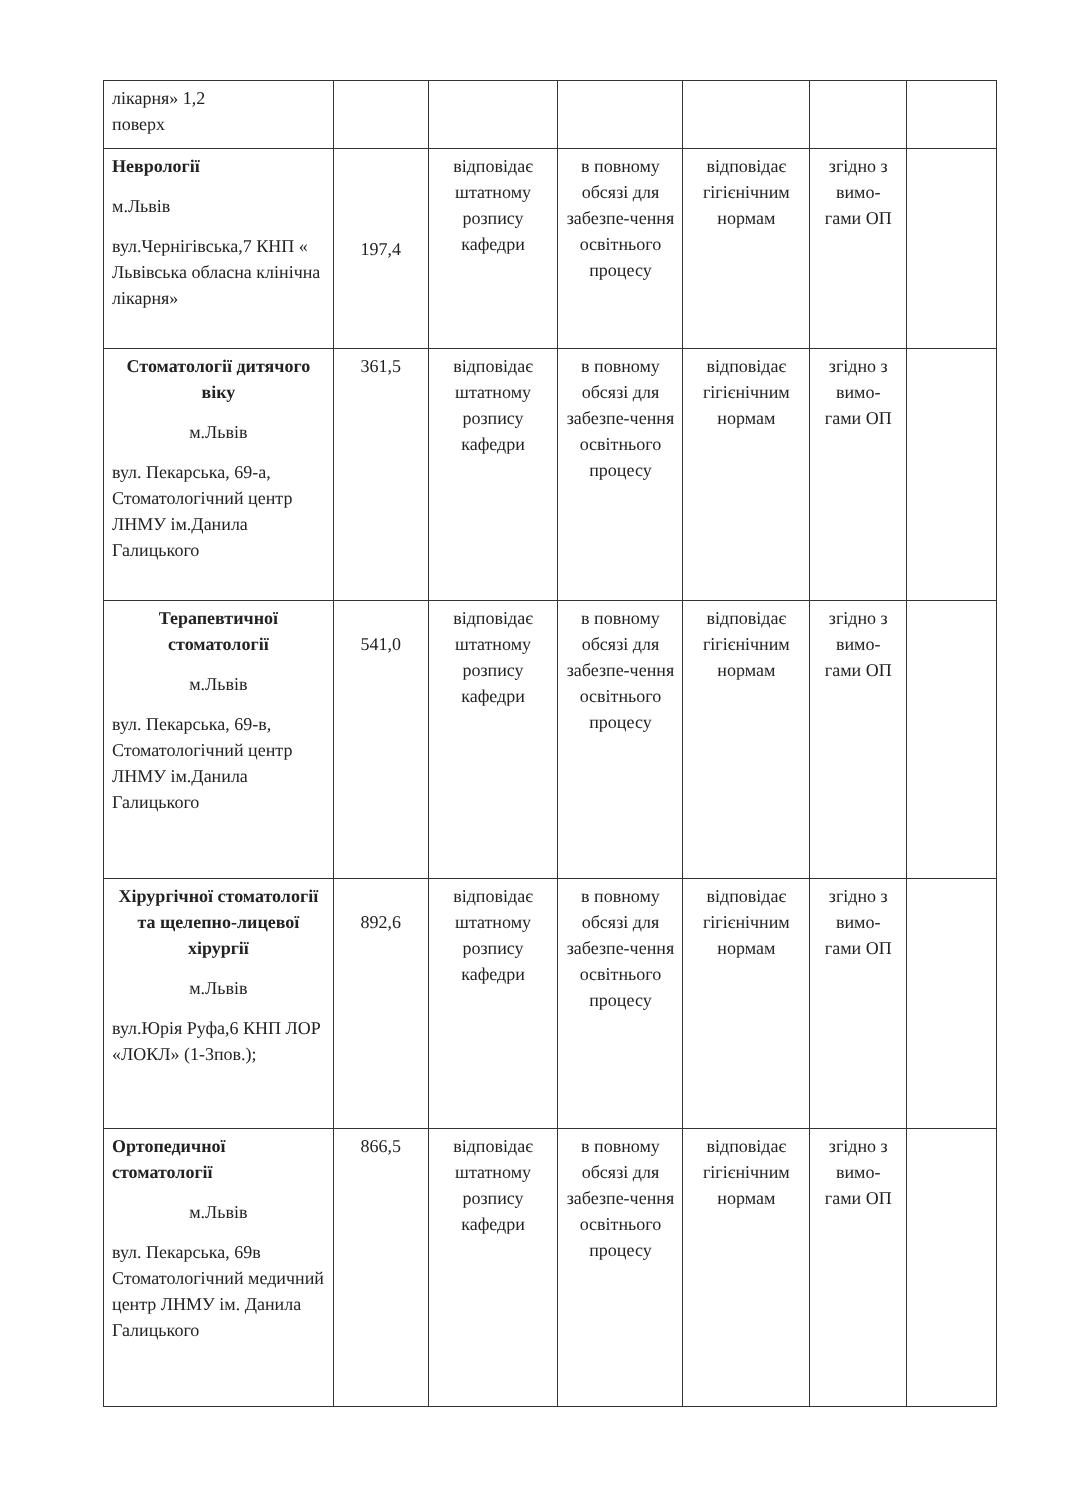| лікарня» 1,2 поверх | | | | | | |
| Неврології м.Львів вул.Чернігівська,7 КНП « Львівська обласна клінічна лікарня» | 197,4 | відповідає штатному розпису кафедри | в повному обсязі для забезпе-чення освітнього процесу | відповідає гігієнічним нормам | згідно з вимо-гами ОП | |
| Стоматології дитячого віку м.Львів вул. Пекарська, 69-а, Стоматологічний центр ЛНМУ ім.Данила Галицького | 361,5 | відповідає штатному розпису кафедри | в повному обсязі для забезпе-чення освітнього процесу | відповідає гігієнічним нормам | згідно з вимо-гами ОП | |
| Терапевтичної стоматології м.Львів вул. Пекарська, 69-в, Стоматологічний центр ЛНМУ ім.Данила Галицького | 541,0 | відповідає штатному розпису кафедри | в повному обсязі для забезпе-чення освітнього процесу | відповідає гігієнічним нормам | згідно з вимо-гами ОП | |
| Хірургічної стоматології та щелепно-лицевої хірургії м.Львів вул.Юрія Руфа,6 КНП ЛОР «ЛОКЛ» (1-3пов.); | 892,6 | відповідає штатному розпису кафедри | в повному обсязі для забезпе-чення освітнього процесу | відповідає гігієнічним нормам | згідно з вимо-гами ОП | |
| Ортопедичної стоматології м.Львів вул. Пекарська, 69в Стоматологічний медичний центр ЛНМУ ім. Данила Галицького | 866,5 | відповідає штатному розпису кафедри | в повному обсязі для забезпе-чення освітнього процесу | відповідає гігієнічним нормам | згідно з вимо-гами ОП | |